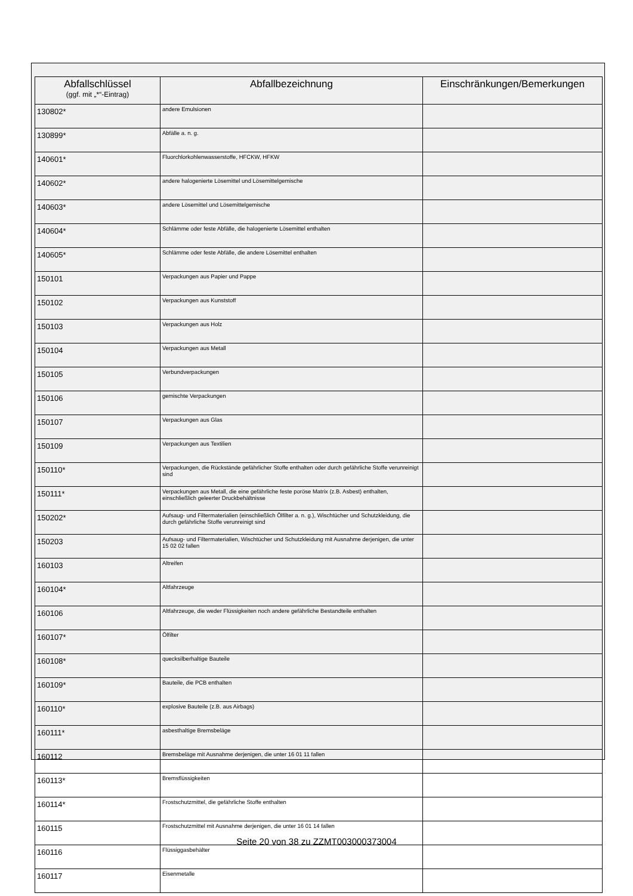| Abfallschlüssel (ggf. mit „*“-Eintrag) | Abfallbezeichnung | Einschränkungen/Bemerkungen |
| --- | --- | --- |
| 130802* | andere Emulsionen | |
| 130899* | Abfälle a. n. g. | |
| 140601* | Fluorchlorkohlenwasserstoffe, HFCKW, HFKW | |
| 140602* | andere halogenierte Lösemittel und Lösemittelgemische | |
| 140603* | andere Lösemittel und Lösemittelgemische | |
| 140604* | Schlämme oder feste Abfälle, die halogenierte Lösemittel enthalten | |
| 140605* | Schlämme oder feste Abfälle, die andere Lösemittel enthalten | |
| 150101 | Verpackungen aus Papier und Pappe | |
| 150102 | Verpackungen aus Kunststoff | |
| 150103 | Verpackungen aus Holz | |
| 150104 | Verpackungen aus Metall | |
| 150105 | Verbundverpackungen | |
| 150106 | gemischte Verpackungen | |
| 150107 | Verpackungen aus Glas | |
| 150109 | Verpackungen aus Textilien | |
| 150110* | Verpackungen, die Rückstände gefährlicher Stoffe enthalten oder durch gefährliche Stoffe verunreinigt sind | |
| 150111* | Verpackungen aus Metall, die eine gefährliche feste poröse Matrix (z.B. Asbest) enthalten, einschließlich geleerter Druckbehältnisse | |
| 150202* | Aufsaug- und Filtermaterialien (einschließlich Ölfilter a. n. g.), Wischtücher und Schutzkleidung, die durch gefährliche Stoffe verunreinigt sind | |
| 150203 | Aufsaug- und Filtermaterialien, Wischtücher und Schutzkleidung mit Ausnahme derjenigen, die unter 15 02 02 fallen | |
| 160103 | Altreifen | |
| 160104* | Altfahrzeuge | |
| 160106 | Altfahrzeuge, die weder Flüssigkeiten noch andere gefährliche Bestandteile enthalten | |
| 160107* | Ölfilter | |
| 160108* | quecksilberhaltige Bauteile | |
| 160109* | Bauteile, die PCB enthalten | |
| 160110* | explosive Bauteile (z.B. aus Airbags) | |
| 160111* | asbesthaltige Bremsbeläge | |
| 160112 | Bremsbeläge mit Ausnahme derjenigen, die unter 16 01 11 fallen | |
| 160113* | Bremsflüssigkeiten | |
| 160114* | Frostschutzmittel, die gefährliche Stoffe enthalten | |
| 160115 | Frostschutzmittel mit Ausnahme derjenigen, die unter 16 01 14 fallen | |
| 160116 | Flüssiggasbehälter | |
| 160117 | Eisenmetalle | |
Seite 20 von 38 zu ZZMT003000373004